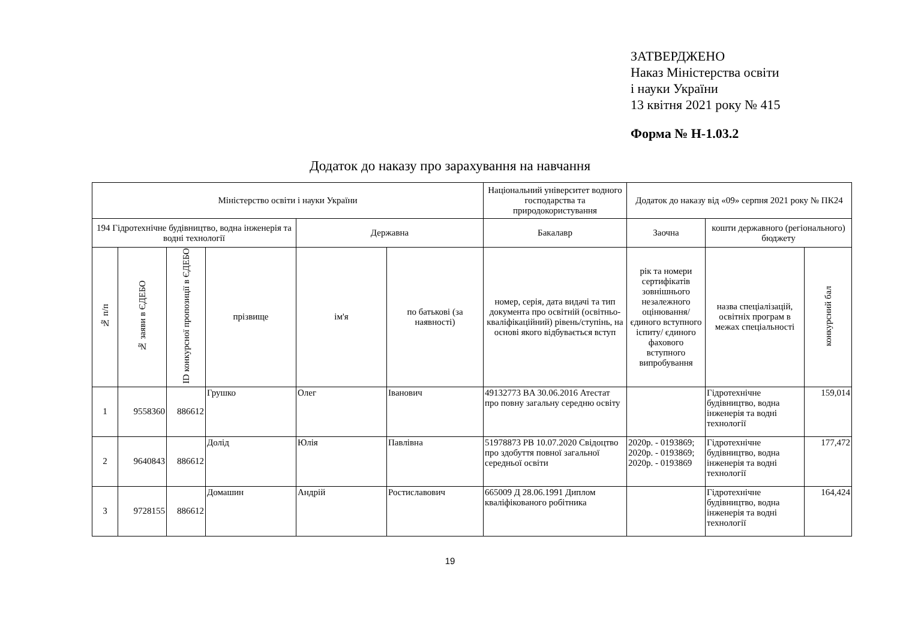ЗАТВЕРДЖЕНО
Наказ Міністерства освіти
і науки України
13 квітня 2021 року № 415
Форма № Н-1.03.2
Додаток до наказу про зарахування на навчання
| Міністерство освіти і науки України | | | | | | Національний університет водного господарства та природокористування | Додаток до наказу від «09» серпня 2021 року № ПК24 | | |
| --- | --- | --- | --- | --- | --- | --- | --- | --- | --- |
| 194 Гідротехнічне будівництво, водна інженерія та водні технології | | | | Державна | | Бакалавр | Заочна | кошти державного (регіонального) бюджету | |
| № п/п | № заяви в ЄДЕБО | ID конкурсної пропозиції в ЄДЕБО | прізвище | ім'я | по батькові (за наявності) | номер, серія, дата видачі та тип документа про освітній (освітньо-кваліфікаційний) рівень/ступінь, на основі якого відбувається вступ | рік та номери сертифікатів зовнішнього незалежного оцінювання/ єдиного вступного іспиту/ єдиного фахового вступного випробування | назва спеціалізацій, освітніх програм в межах спеціальності | конкурсний бал |
| 1 | 9558360 | 886612 | Грушко | Олег | Іванович | 49132773 BA 30.06.2016 Атестат про повну загальну середню освіту | | Гідротехнічне будівництво, водна інженерія та водні технології | 159,014 |
| 2 | 9640843 | 886612 | Долід | Юлія | Павлівна | 51978873 PB 10.07.2020 Свідоцтво про здобуття повної загальної середньої освіти | 2020р. - 0193869; 2020р. - 0193869; 2020р. - 0193869 | Гідротехнічне будівництво, водна інженерія та водні технології | 177,472 |
| 3 | 9728155 | 886612 | Домашин | Андрій | Ростиславович | 665009 Д 28.06.1991 Диплом кваліфікованого робітника | | Гідротехнічне будівництво, водна інженерія та водні технології | 164,424 |
19